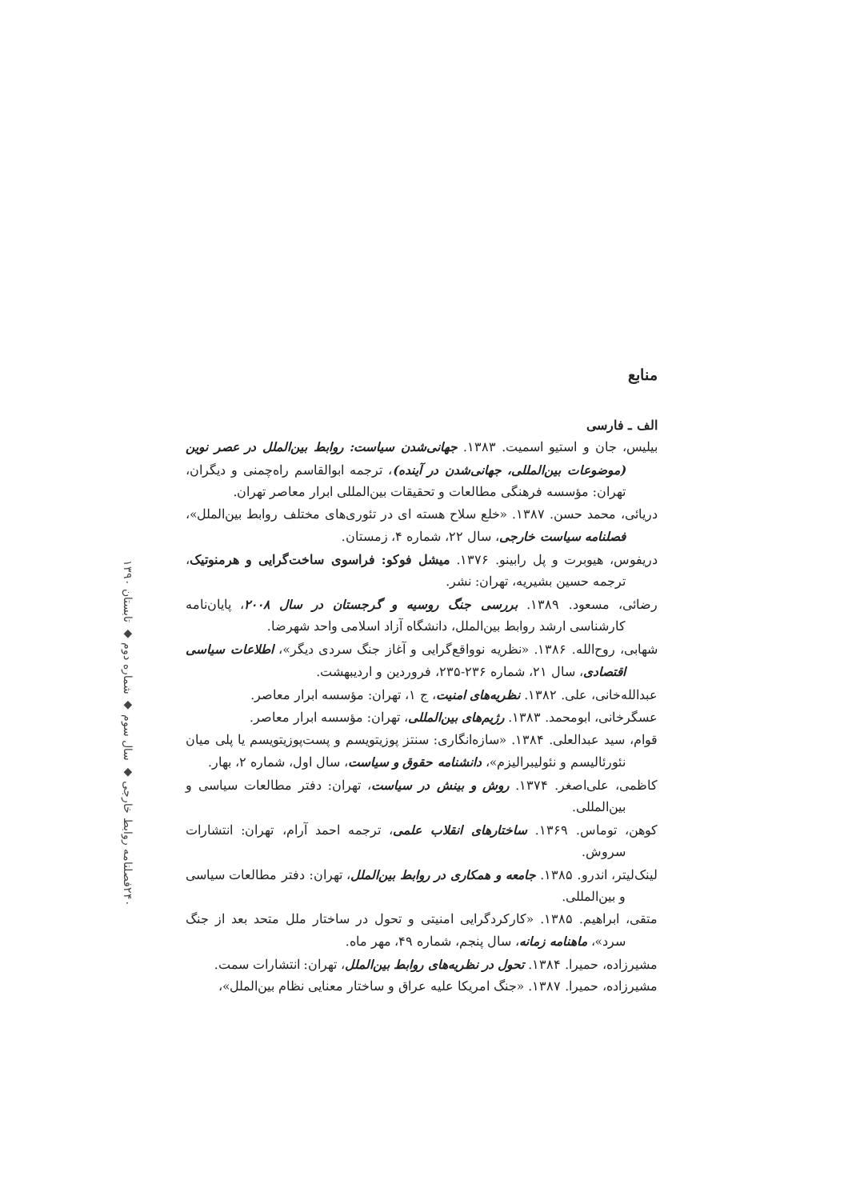منابع
الف ـ فارسی
بیلیس، جان و استیو اسمیت. ۱۳۸۳. جهانی‌شدن سیاست: روابط بین‌الملل در عصر نوین (موضوعات بین‌المللی، جهانی‌شدن در آینده)، ترجمه ابوالقاسم راه‌چمنی و دیگران، تهران: مؤسسه فرهنگی مطالعات و تحقیقات بین‌المللی ابرار معاصر تهران.
دریائی، محمد حسن. ۱۳۸۷. «خلع سلاح هسته ای در تئوری‌های مختلف روابط بین‌الملل»، فصلنامه سیاست خارجی، سال ۲۲، شماره ۴، زمستان.
دریفوس، هیوبرت و پل رابینو. ۱۳۷۶. میشل فوکو: فراسوی ساخت‌گرایی و هرمنوتیک، ترجمه حسین بشیریه، تهران: نشر.
رضائی، مسعود. ۱۳۸۹. بررسی جنگ روسیه و گرجستان در سال ۲۰۰۸، پایان‌نامه کارشناسی ارشد روابط بین‌الملل، دانشگاه آزاد اسلامی واحد شهرضا.
شهابی، روح‌الله. ۱۳۸۶. «نظریه نوواقع‌گرایی و آغاز جنگ سردی دیگر»، اطلاعات سیاسی اقتصادی، سال ۲۱، شماره ۲۳۶-۲۳۵، فروردین و اردیبهشت.
عبدالله‌خانی، علی. ۱۳۸۲. نظریه‌های امنیت، ج ۱، تهران: مؤسسه ابرار معاصر.
عسگرخانی، ابومحمد. ۱۳۸۳. رژیم‌های بین‌المللی، تهران: مؤسسه ابرار معاصر.
قوام، سید عبدالعلی. ۱۳۸۴. «سازه‌انگاری: سنتز پوزیتویسم و پست‌پوزیتویسم یا پلی میان نئورئالیسم و نئولیبرالیزم»، دانشنامه حقوق و سیاست، سال اول، شماره ۲، بهار.
کاظمی، علی‌اصغر. ۱۳۷۴. روش و بینش در سیاست، تهران: دفتر مطالعات سیاسی و بین‌المللی.
کوهن، توماس. ۱۳۶۹. ساختارهای انقلاب علمی، ترجمه احمد آرام، تهران: انتشارات سروش.
لینک‌لیتر، اندرو. ۱۳۸۵. جامعه و همکاری در روابط بین‌الملل، تهران: دفتر مطالعات سیاسی و بین‌المللی.
متقی، ابراهیم. ۱۳۸۵. «کارکردگرایی امنیتی و تحول در ساختار ملل متحد بعد از جنگ سرد»، ماهنامه زمانه، سال پنجم، شماره ۴۹، مهر ماه.
مشیرزاده، حمیرا. ۱۳۸۴. تحول در نظریه‌های روابط بین‌الملل، تهران: انتشارات سمت.
مشیرزاده، حمیرا. ۱۳۸۷. «جنگ امریکا علیه عراق و ساختار معنایی نظام بین‌الملل»،
فصلنامه روابط خارجی ◆ سال سوم ◆ شماره دوم ◆ تابستان ۱۳۹۰
۲۴۰